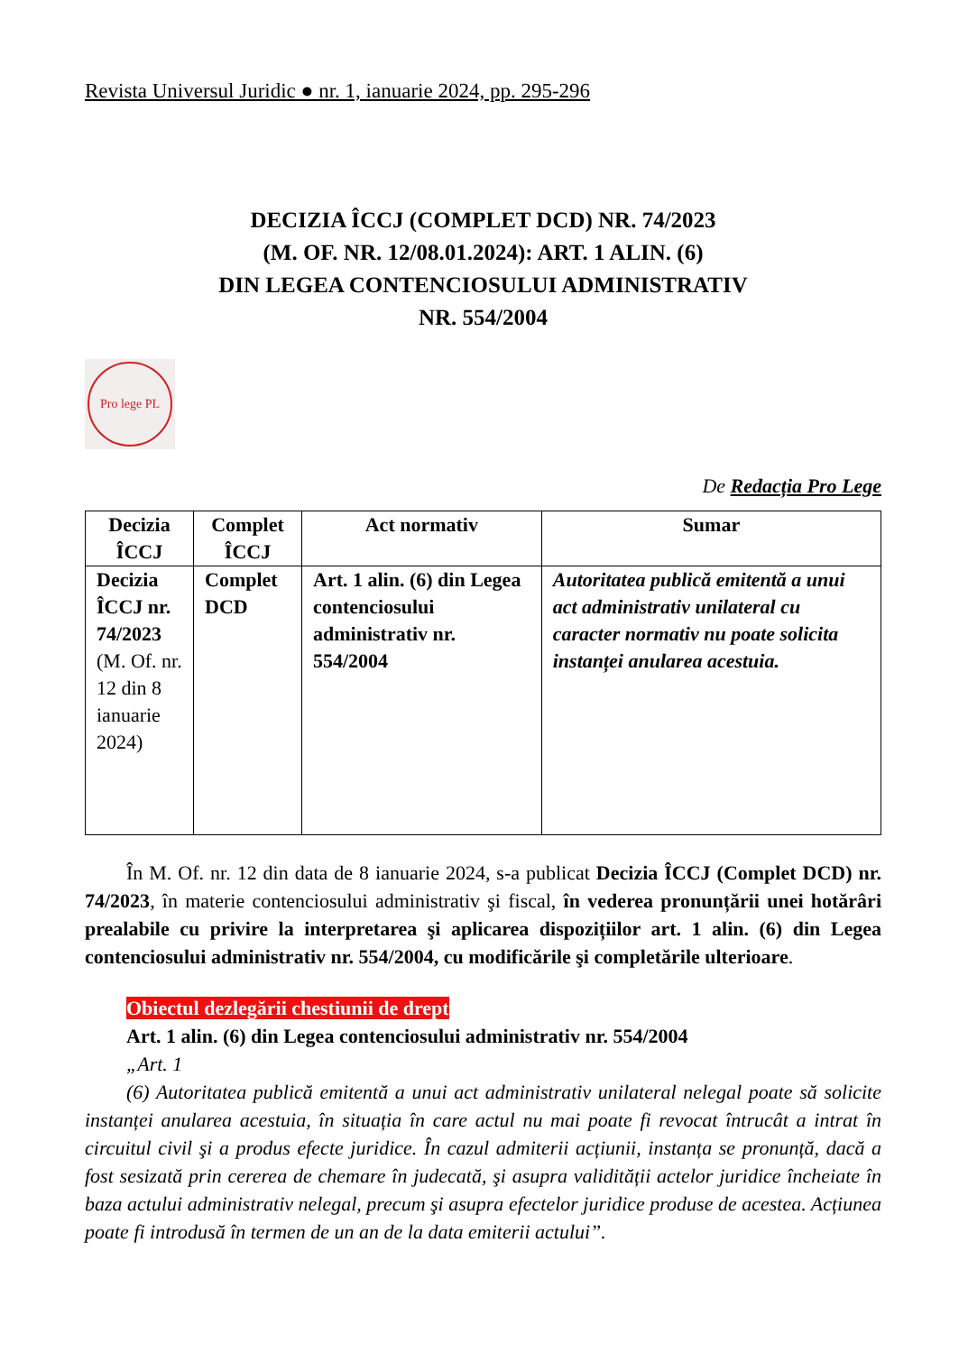Revista Universul Juridic ● nr. 1, ianuarie 2024, pp. 295-296
DECIZIA ÎCCJ (COMPLET DCD) NR. 74/2023
(M. OF. NR. 12/08.01.2024): ART. 1 ALIN. (6)
DIN LEGEA CONTENCIOSULUI ADMINISTRATIV
NR. 554/2004
Pro lege PL
De Redacția Pro Lege
| Decizia ÎCCJ | Complet ÎCCJ | Act normativ | Sumar |
| --- | --- | --- | --- |
| Decizia ÎCCJ nr. 74/2023 (M. Of. nr. 12 din 8 ianuarie 2024) | Complet DCD | Art. 1 alin. (6) din Legea contenciosului administrativ nr. 554/2004 | Autoritatea publică emitentă a unui act administrativ unilateral cu caracter normativ nu poate solicita instanței anularea acestuia. |
În M. Of. nr. 12 din data de 8 ianuarie 2024, s-a publicat Decizia ÎCCJ (Complet DCD) nr. 74/2023, în materie contenciosului administrativ şi fiscal, în vederea pronunțării unei hotărâri prealabile cu privire la interpretarea şi aplicarea dispozițiilor art. 1 alin. (6) din Legea contenciosului administrativ nr. 554/2004, cu modificările şi completările ulterioare.
Obiectul dezlegării chestiunii de drept
Art. 1 alin. (6) din Legea contenciosului administrativ nr. 554/2004
„Art. 1
(6) Autoritatea publică emitentă a unui act administrativ unilateral nelegal poate să solicite instanței anularea acestuia, în situația în care actul nu mai poate fi revocat întrucât a intrat în circuitul civil şi a produs efecte juridice. În cazul admiterii acțiunii, instanța se pronunță, dacă a fost sesizată prin cererea de chemare în judecată, şi asupra validității actelor juridice încheiate în baza actului administrativ nelegal, precum şi asupra efectelor juridice produse de acestea. Acțiunea poate fi introdusă în termen de un an de la data emiterii actului”.